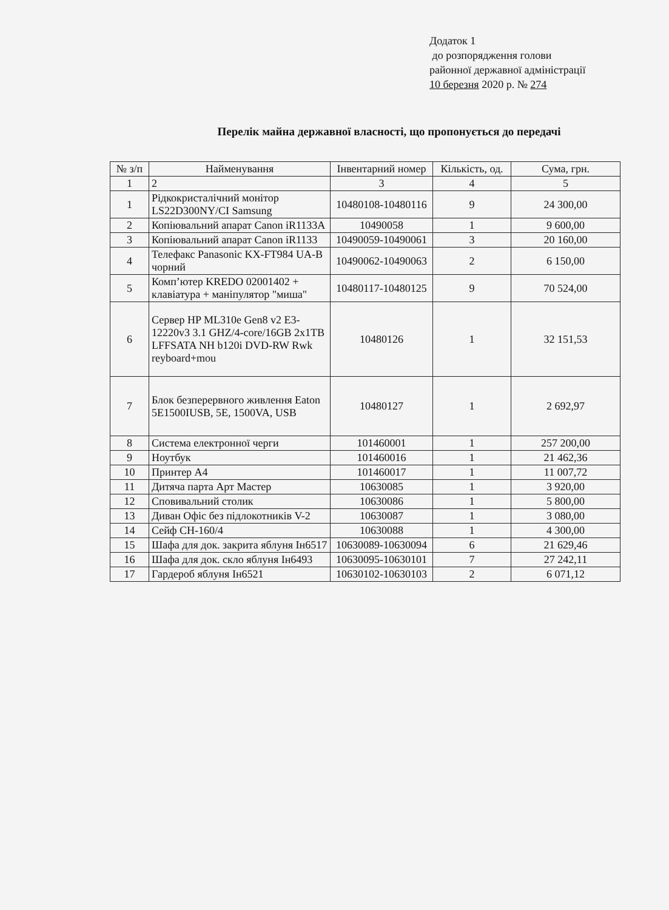Додаток 1
до розпорядження голови
районної державної адміністрації
10 березня 2020 р. № 274
Перелік майна державної власності, що пропонується до передачі
| № з/п | Найменування | Інвентарний номер | Кількість, од. | Сума, грн. |
| --- | --- | --- | --- | --- |
| 1 | 2 | 3 | 4 | 5 |
| 1 | Рідкокристалічний монітор LS22D300NY/CI Samsung | 10480108-10480116 | 9 | 24 300,00 |
| 2 | Копіювальний апарат Canon iR1133A | 10490058 | 1 | 9 600,00 |
| 3 | Копіювальний апарат Canon iR1133 | 10490059-10490061 | 3 | 20 160,00 |
| 4 | Телефакс Panasonic KX-FT984 UA-B чорний | 10490062-10490063 | 2 | 6 150,00 |
| 5 | Комп’ютер KREDO 02001402 + клавіатура + маніпулятор "миша" | 10480117-10480125 | 9 | 70 524,00 |
| 6 | Сервер HP ML310e Gen8 v2 E3-12220v3 3.1 GHZ/4-core/16GB 2x1TB LFFSATA NH b120i DVD-RW Rwk reyboard+mou | 10480126 | 1 | 32 151,53 |
| 7 | Блок безперервного живлення Eaton 5E1500IUSB, 5E, 1500VA, USB | 10480127 | 1 | 2 692,97 |
| 8 | Система електронної черги | 101460001 | 1 | 257 200,00 |
| 9 | Ноутбук | 101460016 | 1 | 21 462,36 |
| 10 | Принтер А4 | 101460017 | 1 | 11 007,72 |
| 11 | Дитяча парта Арт Мастер | 10630085 | 1 | 3 920,00 |
| 12 | Сповивальний столик | 10630086 | 1 | 5 800,00 |
| 13 | Диван Офіс без підлокотників V-2 | 10630087 | 1 | 3 080,00 |
| 14 | Сейф СН-160/4 | 10630088 | 1 | 4 300,00 |
| 15 | Шафа для док. закрита яблуня Ін6517 | 10630089-10630094 | 6 | 21 629,46 |
| 16 | Шафа для док. скло яблуня Ін6493 | 10630095-10630101 | 7 | 27 242,11 |
| 17 | Гардероб яблуня Ін6521 | 10630102-10630103 | 2 | 6 071,12 |